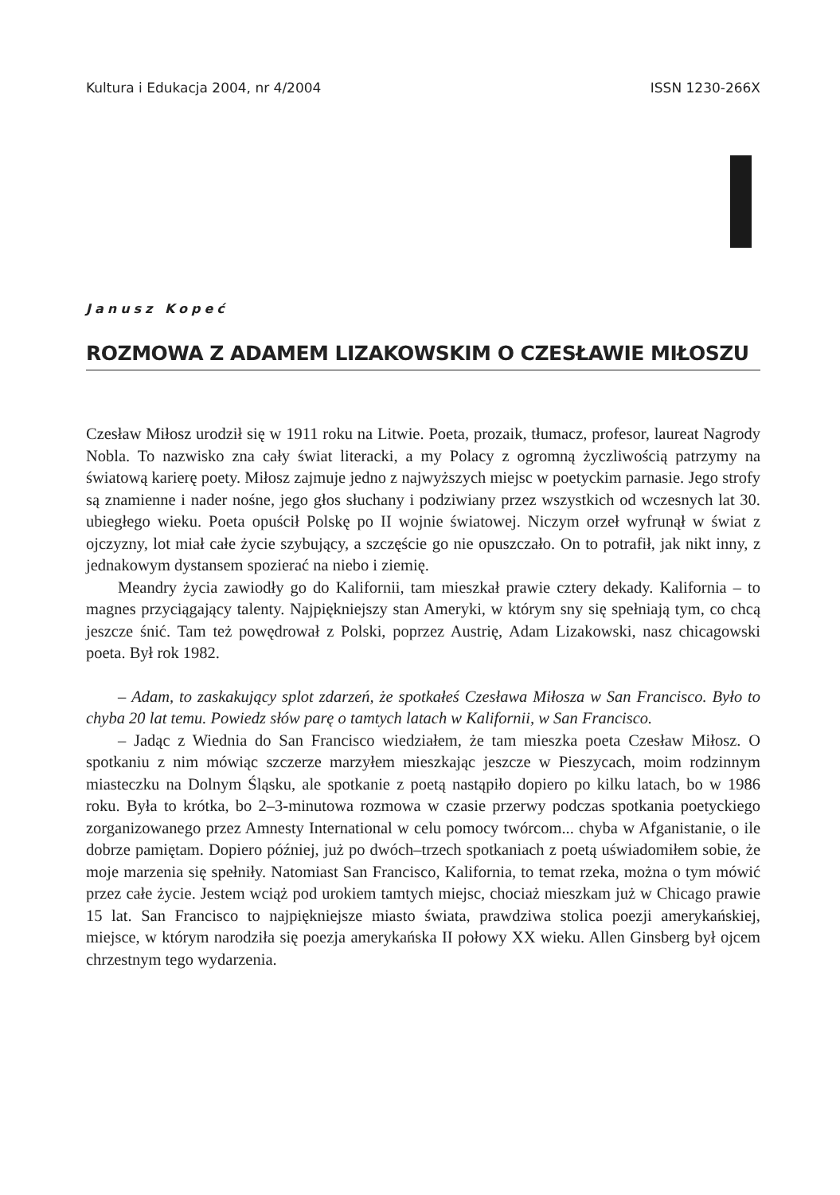Kultura i Edukacja 2004, nr 4/2004 ISSN 1230-266X
Janusz Kopeć
ROZMOWA Z ADAMEM LIZAKOWSKIM O CZESŁAWIE MIŁOSZU
Czesław Miłosz urodził się w 1911 roku na Litwie. Poeta, prozaik, tłumacz, profesor, laureat Nagrody Nobla. To nazwisko zna cały świat literacki, a my Polacy z ogromną życzliwością patrzymy na światową karierę poety. Miłosz zajmuje jedno z najwyższych miejsc w poetyckim parnasie. Jego strofy są znamienne i nader nośne, jego głos słuchany i podziwiany przez wszystkich od wczesnych lat 30. ubiegłego wieku. Poeta opuścił Polskę po II wojnie światowej. Niczym orzeł wyfrunął w świat z ojczyzny, lot miał całe życie szybujący, a szczęście go nie opuszczało. On to potrafił, jak nikt inny, z jednakowym dystansem spozierać na niebo i ziemię.
Meandry życia zawiodły go do Kalifornii, tam mieszkał prawie cztery dekady. Kalifornia – to magnes przyciągający talenty. Najpiękniejszy stan Ameryki, w którym sny się spełniają tym, co chcą jeszcze śnić. Tam też powędrował z Polski, poprzez Austrię, Adam Lizakowski, nasz chicagowski poeta. Był rok 1982.
– Adam, to zaskakujący splot zdarzeń, że spotkałeś Czesława Miłosza w San Francisco. Było to chyba 20 lat temu. Powiedz słów parę o tamtych latach w Kalifornii, w San Francisco.
– Jadąc z Wiednia do San Francisco wiedziałem, że tam mieszka poeta Czesław Miłosz. O spotkaniu z nim mówiąc szczerze marzyłem mieszkając jeszcze w Pieszycach, moim rodzinnym miasteczku na Dolnym Śląsku, ale spotkanie z poetą nastąpiło dopiero po kilku latach, bo w 1986 roku. Była to krótka, bo 2–3-minutowa rozmowa w czasie przerwy podczas spotkania poetyckiego zorganizowanego przez Amnesty International w celu pomocy twórcom... chyba w Afganistanie, o ile dobrze pamiętam. Dopiero później, już po dwóch–trzech spotkaniach z poetą uświadomiłem sobie, że moje marzenia się spełniły. Natomiast San Francisco, Kalifornia, to temat rzeka, można o tym mówić przez całe życie. Jestem wciąż pod urokiem tamtych miejsc, chociaż mieszkam już w Chicago prawie 15 lat. San Francisco to najpiękniejsze miasto świata, prawdziwa stolica poezji amerykańskiej, miejsce, w którym narodziła się poezja amerykańska II połowy XX wieku. Allen Ginsberg był ojcem chrzestnym tego wydarzenia.